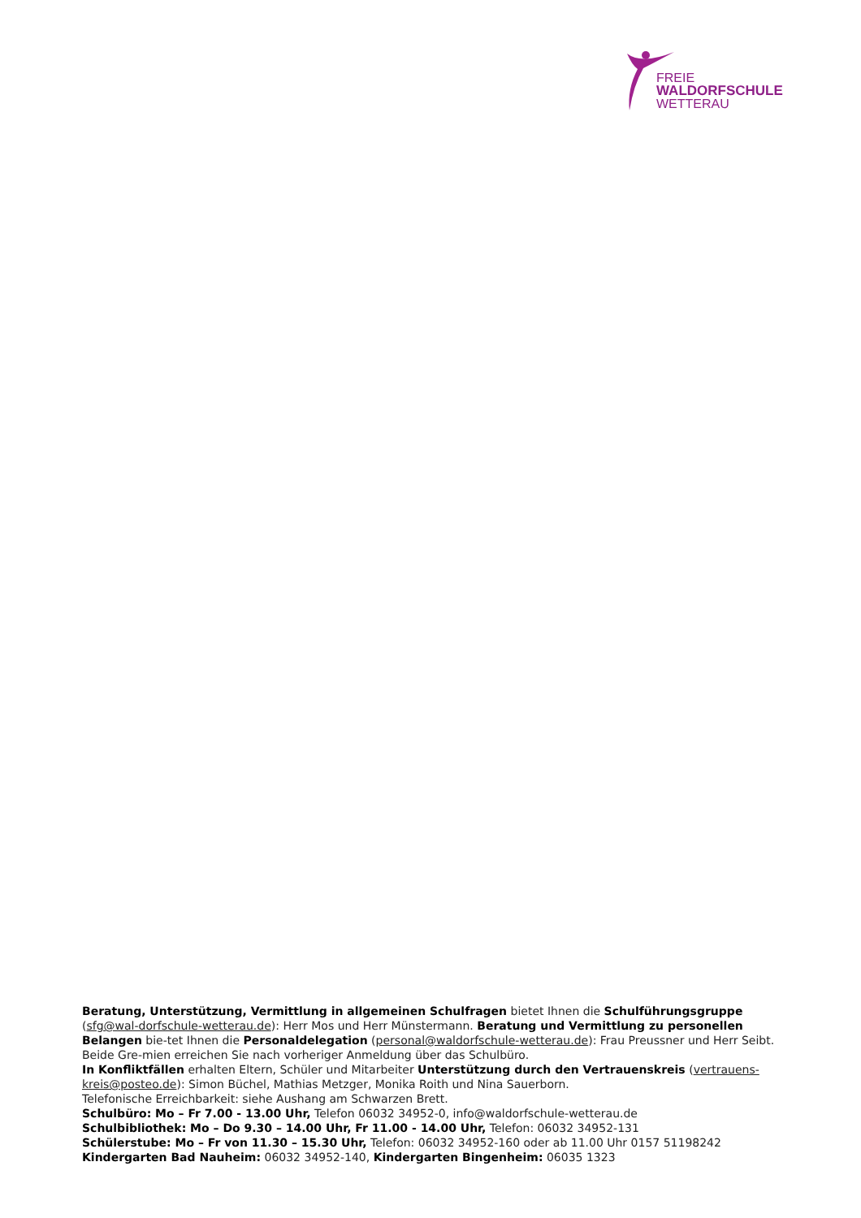FREIE
WALDORFSCHULE
WETTERAU
Beratung, Unterstützung, Vermittlung in allgemeinen Schulfragen bietet Ihnen die Schulführungsgruppe (sfg@wal-dorfschule-wetterau.de): Herr Mos und Herr Münstermann. Beratung und Vermittlung zu personellen Belangen bie-tet Ihnen die Personaldelegation (personal@waldorfschule-wetterau.de): Frau Preussner und Herr Seibt. Beide Gre-mien erreichen Sie nach vorheriger Anmeldung über das Schulbüro.
In Konfliktfällen erhalten Eltern, Schüler und Mitarbeiter Unterstützung durch den Vertrauenskreis (vertrauens-kreis@posteo.de): Simon Büchel, Mathias Metzger, Monika Roith und Nina Sauerborn.
Telefonische Erreichbarkeit: siehe Aushang am Schwarzen Brett.
Schulbüro: Mo – Fr 7.00 - 13.00 Uhr, Telefon 06032 34952-0, info@waldorfschule-wetterau.de
Schulbibliothek: Mo – Do 9.30 – 14.00 Uhr, Fr 11.00 - 14.00 Uhr, Telefon: 06032 34952-131
Schülerstube: Mo – Fr von 11.30 – 15.30 Uhr, Telefon: 06032 34952-160 oder ab 11.00 Uhr 0157 51198242
Kindergarten Bad Nauheim: 06032 34952-140, Kindergarten Bingenheim: 06035 1323